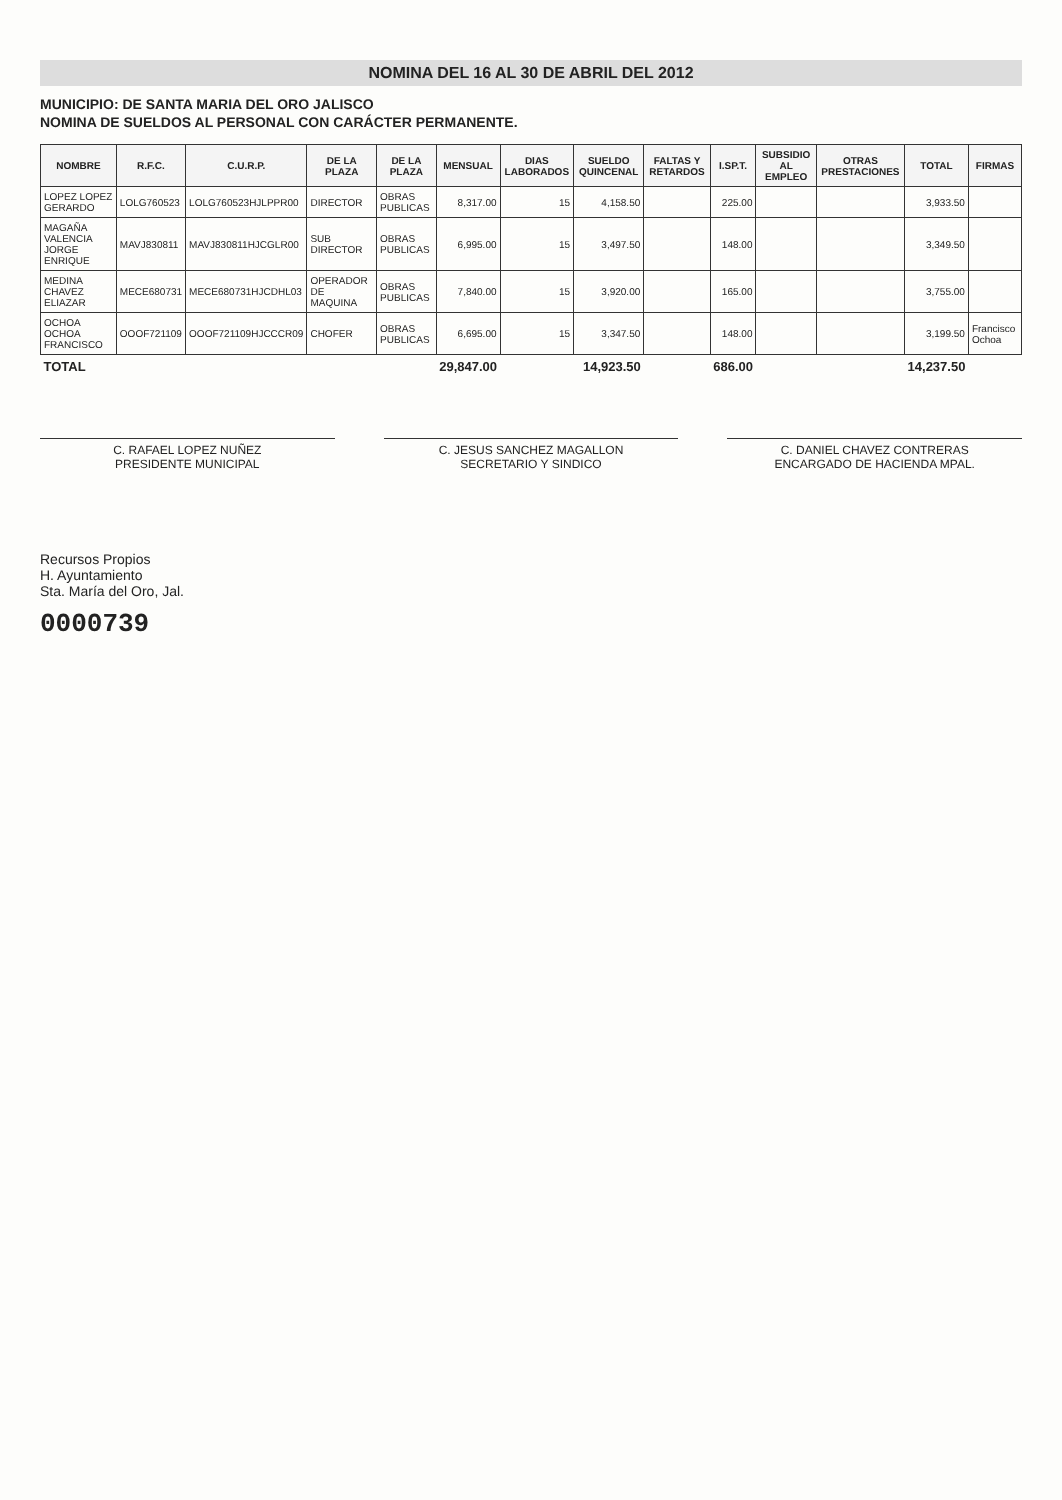NOMINA DEL 16 AL 30 DE ABRIL DEL 2012
MUNICIPIO: DE SANTA MARIA DEL ORO JALISCO
NOMINA DE SUELDOS AL PERSONAL CON CARÁCTER PERMANENTE.
| NOMBRE | R.F.C. | C.U.R.P. | DE LA PLAZA | DE LA PLAZA | MENSUAL | DIAS LABORADOS | SUELDO QUINCENAL | FALTAS Y RETARDOS | I.SP.T. | SUBSIDIO AL EMPLEO | OTRAS PRESTACIONES | TOTAL | FIRMAS |
| --- | --- | --- | --- | --- | --- | --- | --- | --- | --- | --- | --- | --- | --- |
| LOPEZ LOPEZ GERARDO | LOLG760523 | LOLG760523HJLPPR00 | DIRECTOR | OBRAS PUBLICAS | 8,317.00 | 15 | 4,158.50 | | 225.00 | | | 3,933.50 | |
| MAGAÑA VALENCIA JORGE ENRIQUE | MAVJ830811 | MAVJ830811HJCGLR00 | SUB DIRECTOR | OBRAS PUBLICAS | 6,995.00 | 15 | 3,497.50 | | 148.00 | | | 3,349.50 | |
| MEDINA CHAVEZ ELIAZAR | MECE680731 | MECE680731HJCDHL03 | OPERADOR DE MAQUINA | OBRAS PUBLICAS | 7,840.00 | 15 | 3,920.00 | | 165.00 | | | 3,755.00 | |
| OCHOA OCHOA FRANCISCO | OOOF721109 | OOOF721109HJCCCR09 | CHOFER | OBRAS PUBLICAS | 6,695.00 | 15 | 3,347.50 | | 148.00 | | | 3,199.50 | Francisco Ochoa |
| TOTAL | | | | | 29,847.00 | | 14,923.50 | | 686.00 | | | 14,237.50 | |
C. RAFAEL LOPEZ NUÑEZ
PRESIDENTE MUNICIPAL
C. JESUS SANCHEZ MAGALLON
SECRETARIO Y SINDICO
C. DANIEL CHAVEZ CONTRERAS
ENCARGADO DE HACIENDA MPAL.
Recursos Propios
H. Ayuntamiento
Sta. María del Oro, Jal.
0000739